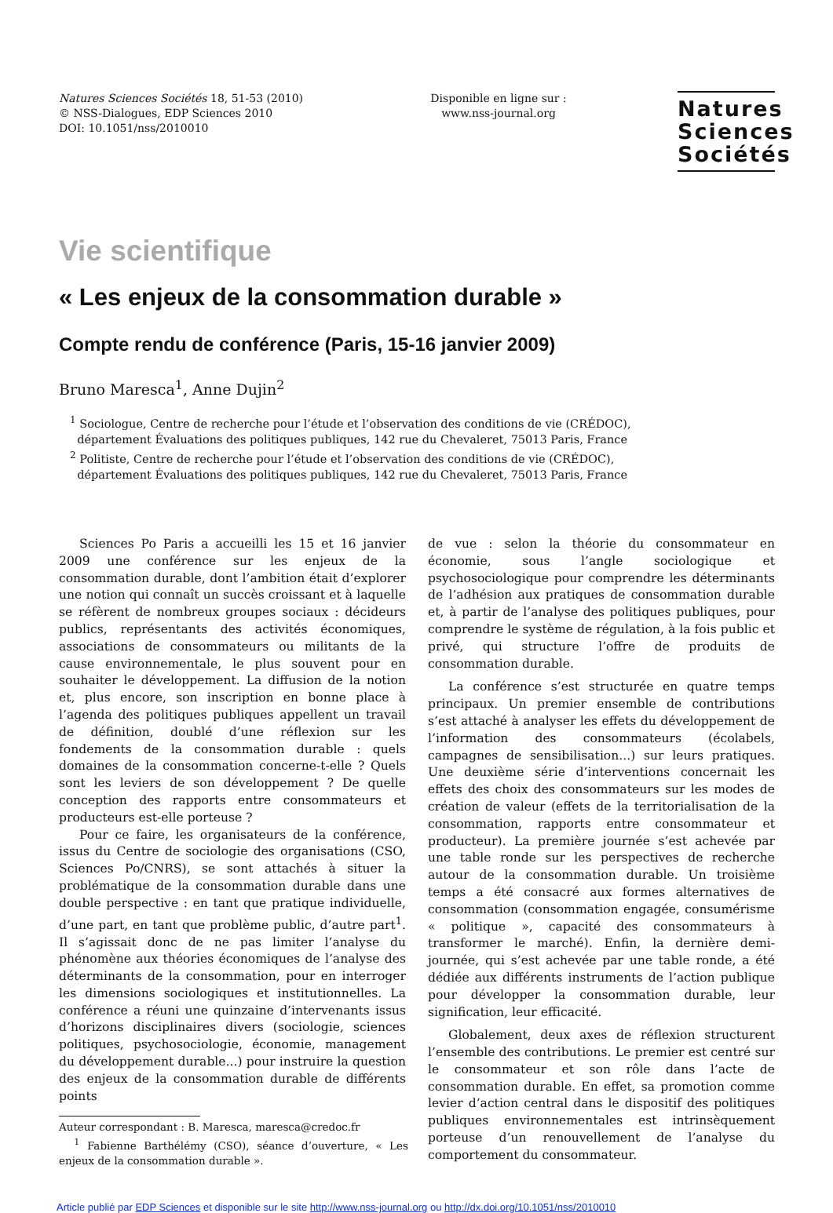Natures Sciences Sociétés 18, 51-53 (2010)
© NSS-Dialogues, EDP Sciences 2010
DOI: 10.1051/nss/2010010
Disponible en ligne sur :
www.nss-journal.org
Natures
Sciences
Sociétés
Vie scientifique
« Les enjeux de la consommation durable »
Compte rendu de conférence (Paris, 15-16 janvier 2009)
Bruno Maresca<sup>1</sup>, Anne Dujin<sup>2</sup>
<sup>1</sup> Sociologue, Centre de recherche pour l’étude et l’observation des conditions de vie (CRÉDOC),
département Évaluations des politiques publiques, 142 rue du Chevaleret, 75013 Paris, France
<sup>2</sup> Politiste, Centre de recherche pour l’étude et l’observation des conditions de vie (CRÉDOC),
département Évaluations des politiques publiques, 142 rue du Chevaleret, 75013 Paris, France
Sciences Po Paris a accueilli les 15 et 16 janvier 2009 une conférence sur les enjeux de la consommation durable, dont l’ambition était d’explorer une notion qui connaît un succès croissant et à laquelle se réfèrent de nombreux groupes sociaux : décideurs publics, représentants des activités économiques, associations de consommateurs ou militants de la cause environnementale, le plus souvent pour en souhaiter le développement. La diffusion de la notion et, plus encore, son inscription en bonne place à l’agenda des politiques publiques appellent un travail de définition, doublé d’une réflexion sur les fondements de la consommation durable : quels domaines de la consommation concerne-t-elle ? Quels sont les leviers de son développement ? De quelle conception des rapports entre consommateurs et producteurs est-elle porteuse ?
Pour ce faire, les organisateurs de la conférence, issus du Centre de sociologie des organisations (CSO, Sciences Po/CNRS), se sont attachés à situer la problématique de la consommation durable dans une double perspective : en tant que pratique individuelle, d’une part, en tant que problème public, d’autre part<sup>1</sup>. Il s’agissait donc de ne pas limiter l’analyse du phénomène aux théories économiques de l’analyse des déterminants de la consommation, pour en interroger les dimensions sociologiques et institutionnelles. La conférence a réuni une quinzaine d’intervenants issus d’horizons disciplinaires divers (sociologie, sciences politiques, psychosociologie, économie, management du développement durable...) pour instruire la question des enjeux de la consommation durable de différents points
Auteur correspondant : B. Maresca, maresca@credoc.fr
<sup>1</sup> Fabienne Barthélémy (CSO), séance d’ouverture, « Les enjeux de la consommation durable ».
de vue : selon la théorie du consommateur en économie, sous l’angle sociologique et psychosociologique pour comprendre les déterminants de l’adhésion aux pratiques de consommation durable et, à partir de l’analyse des politiques publiques, pour comprendre le système de régulation, à la fois public et privé, qui structure l’offre de produits de consommation durable.
La conférence s’est structurée en quatre temps principaux. Un premier ensemble de contributions s’est attaché à analyser les effets du développement de l’information des consommateurs (écolabels, campagnes de sensibilisation...) sur leurs pratiques. Une deuxième série d’interventions concernait les effets des choix des consommateurs sur les modes de création de valeur (effets de la territorialisation de la consommation, rapports entre consommateur et producteur). La première journée s’est achevée par une table ronde sur les perspectives de recherche autour de la consommation durable. Un troisième temps a été consacré aux formes alternatives de consommation (consommation engagée, consumérisme « politique », capacité des consommateurs à transformer le marché). Enfin, la dernière demi-journée, qui s’est achevée par une table ronde, a été dédiée aux différents instruments de l’action publique pour développer la consommation durable, leur signification, leur efficacité.
Globalement, deux axes de réflexion structurent l’ensemble des contributions. Le premier est centré sur le consommateur et son rôle dans l’acte de consommation durable. En effet, sa promotion comme levier d’action central dans le dispositif des politiques publiques environnementales est intrinsèquement porteuse d’un renouvellement de l’analyse du comportement du consommateur.
Article publié par EDP Sciences et disponible sur le site http://www.nss-journal.org ou http://dx.doi.org/10.1051/nss/2010010